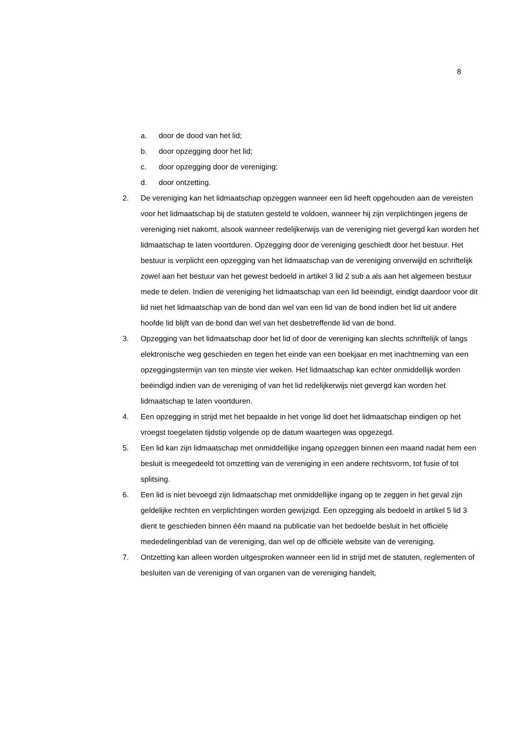8
a. door de dood van het lid;
b. door opzegging door het lid;
c. door opzegging door de vereniging;
d. door ontzetting.
2. De vereniging kan het lidmaatschap opzeggen wanneer een lid heeft opgehouden aan de vereisten voor het lidmaatschap bij de statuten gesteld te voldoen, wanneer hij zijn verplichtingen jegens de vereniging niet nakomt, alsook wanneer redelijkerwijs van de vereniging niet gevergd kan worden het lidmaatschap te laten voortduren. Opzegging door de vereniging geschiedt door het bestuur. Het bestuur is verplicht een opzegging van het lidmaatschap van de vereniging onverwijld en schriftelijk zowel aan het bestuur van het gewest bedoeld in artikel 3 lid 2 sub a als aan het algemeen bestuur mede te delen. Indien de vereniging het lidmaatschap van een lid beëindigt, eindigt daardoor voor dit lid niet het lidmaatschap van de bond dan wel van een lid van de bond indien het lid uit andere hoofde lid blijft van de bond dan wel van het desbetreffende lid van de bond.
3. Opzegging van het lidmaatschap door het lid of door de vereniging kan slechts schriftelijk of langs elektronische weg geschieden en tegen het einde van een boekjaar en met inachtneming van een opzeggingstermijn van ten minste vier weken. Het lidmaatschap kan echter onmiddellijk worden beëindigd indien van de vereniging of van het lid redelijkerwijs niet gevergd kan worden het lidmaatschap te laten voortduren.
4. Een opzegging in strijd met het bepaalde in het vorige lid doet het lidmaatschap eindigen op het vroegst toegelaten tijdstip volgende op de datum waartegen was opgezegd.
5. Een lid kan zijn lidmaatschap met onmiddellijke ingang opzeggen binnen een maand nadat hem een besluit is meegedeeld tot omzetting van de vereniging in een andere rechtsvorm, tot fusie of tot splitsing.
6. Een lid is niet bevoegd zijn lidmaatschap met onmiddellijke ingang op te zeggen in het geval zijn geldelijke rechten en verplichtingen worden gewijzigd. Een opzegging als bedoeld in artikel 5 lid 3 dient te geschieden binnen één maand na publicatie van het bedoelde besluit in het officiële mededelingenblad van de vereniging, dan wel op de officiële website van de vereniging.
7. Ontzetting kan alleen worden uitgesproken wanneer een lid in strijd met de statuten, reglementen of besluiten van de vereniging of van organen van de vereniging handelt,